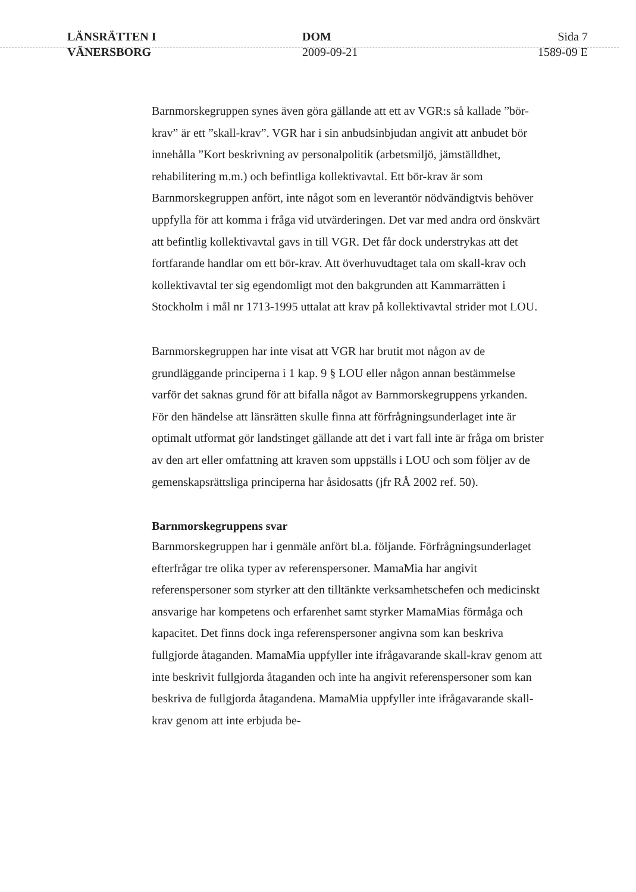LÄNSRÄTTEN I
VÄNERSBORG
DOM
2009-09-21
Sida 7
1589-09 E
Barnmorskegruppen synes även göra gällande att ett av VGR:s så kallade ”bör-krav” är ett ”skall-krav”. VGR har i sin anbudsinbjudan angivit att anbudet bör innehålla ”Kort beskrivning av personalpolitik (arbetsmiljö, jämställdhet, rehabilitering m.m.) och befintliga kollektivavtal. Ett bör-krav är som Barnmorskegruppen anfört, inte något som en leverantör nödvändigtvis behöver uppfylla för att komma i fråga vid utvärderingen. Det var med andra ord önskvärt att befintlig kollektivavtal gavs in till VGR. Det får dock understrykas att det fortfarande handlar om ett bör-krav. Att överhuvudtaget tala om skall-krav och kollektivavtal ter sig egendomligt mot den bakgrunden att Kammarrätten i Stockholm i mål nr 1713-1995 uttalat att krav på kollektivavtal strider mot LOU.
Barnmorskegruppen har inte visat att VGR har brutit mot någon av de grundläggande principerna i 1 kap. 9 § LOU eller någon annan bestämmelse varför det saknas grund för att bifalla något av Barnmorskegruppens yrkanden. För den händelse att länsrätten skulle finna att förfrågningsunderlaget inte är optimalt utformat gör landstinget gällande att det i vart fall inte är fråga om brister av den art eller omfattning att kraven som uppställs i LOU och som följer av de gemenskapsrättsliga principerna har åsidosatts (jfr RÅ 2002 ref. 50).
Barnmorskegruppens svar
Barnmorskegruppen har i genmäle anfört bl.a. följande. Förfrågningsunderlaget efterfrågar tre olika typer av referenspersoner. MamaMia har angivit referenspersoner som styrker att den tilltänkte verksamhetschefen och medicinskt ansvarige har kompetens och erfarenhet samt styrker MamaMias förmåga och kapacitet. Det finns dock inga referenspersoner angivna som kan beskriva fullgjorde åtaganden. MamaMia uppfyller inte ifrågavarande skall-krav genom att inte beskrivit fullgjorda åtaganden och inte ha angivit referenspersoner som kan beskriva de fullgjorda åtagandena. MamaMia uppfyller inte ifrågavarande skall-krav genom att inte erbjuda be-